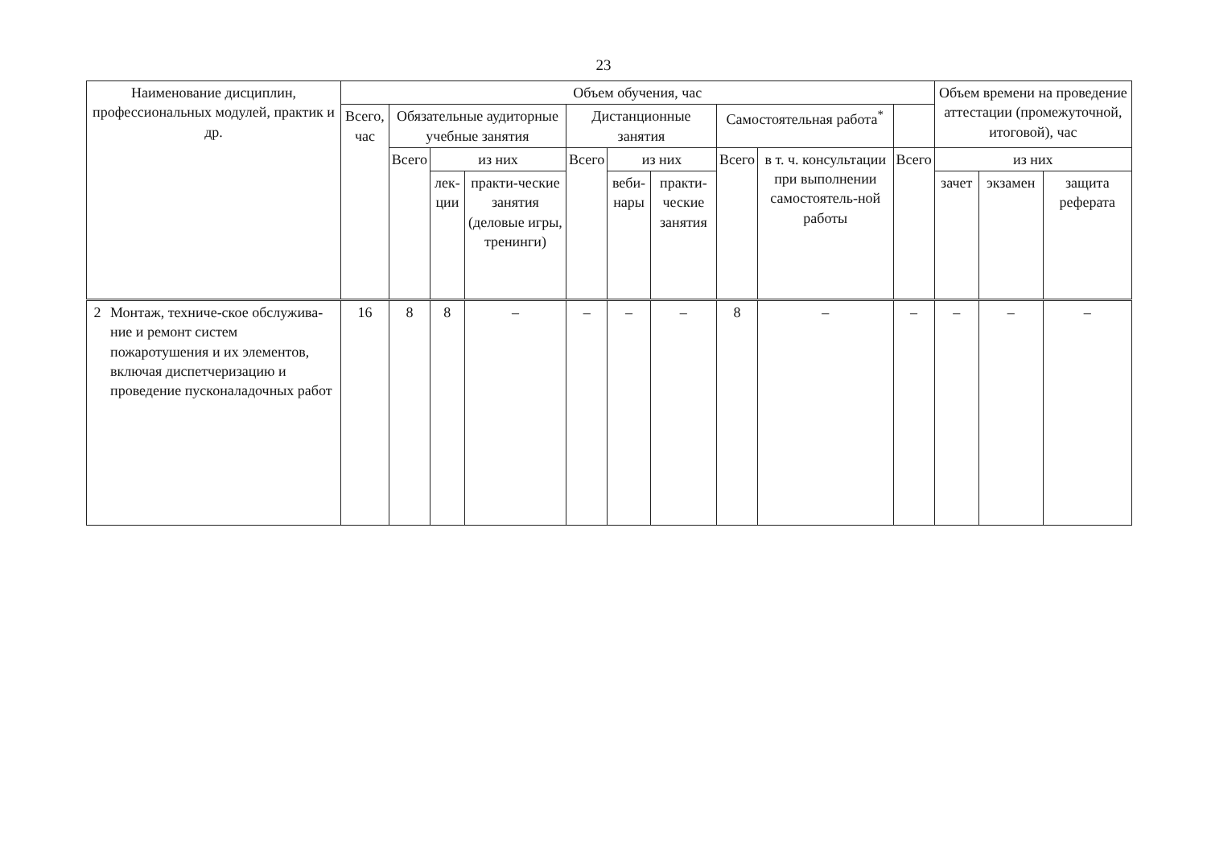23
| Наименование дисциплин, профессиональных модулей, практик и др. | | Объем обучения, час | | | | | | | | | | Объем времени на проведение аттестации (промежуточной, итоговой), час | | |
| --- | --- | --- | --- | --- | --- | --- | --- | --- | --- | --- | --- | --- | --- | --- |
| | | Всего, час | Обязательные аудиторные учебные занятия | | | Дистанционные занятия | | | Самостоятельная работа<sup>*</sup> | | | | | |
| | | | Всего | из них | | Всего | из них | | Всего | в т. ч. консультации при выполнении самостоятель-ной работы | Всего | из них | | |
| | | | | лек-ции | практи-ческие занятия (деловые игры, тренинги) | | веби-нары | практи-ческие занятия | | | | зачет | экзамен | защита реферата |
| 2 | Монтаж, техниче-ское обслужива-ние и ремонт систем пожаротушения и их элементов, включая диспетчеризацию и проведение пусконаладочных работ | 16 | 8 | 8 | – | – | – | – | 8 | – | – | – | – | – |